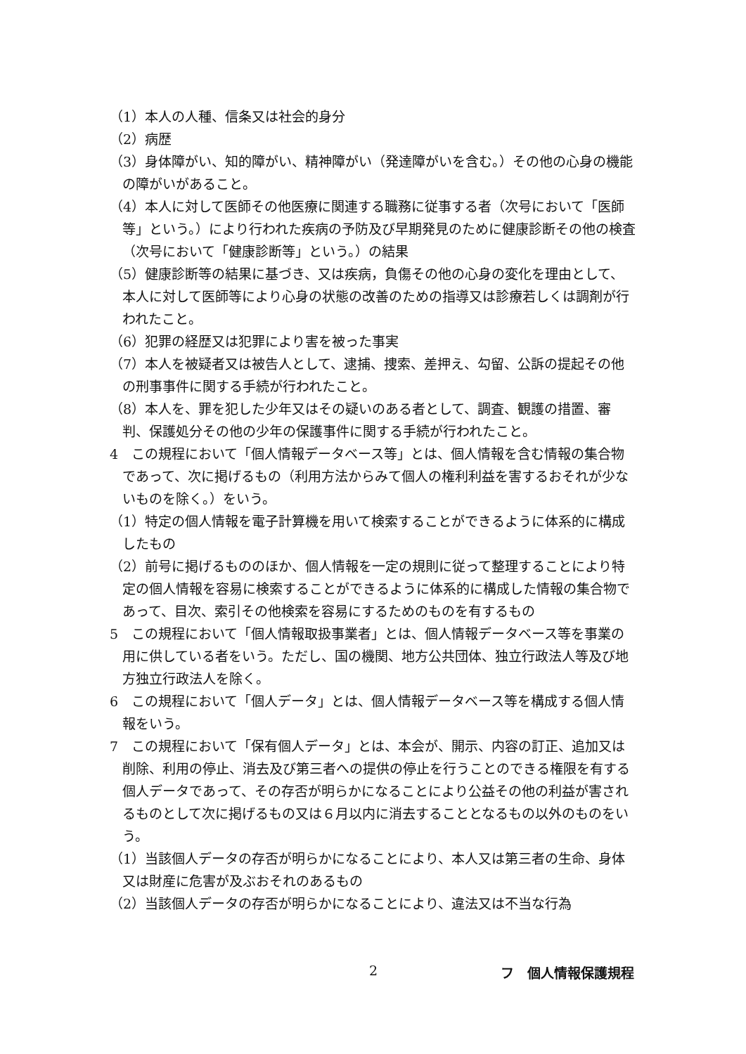（1）本人の人種、信条又は社会的身分
（2）病歴
（3）身体障がい、知的障がい、精神障がい（発達障がいを含む。）その他の心身の機能の障がいがあること。
（4）本人に対して医師その他医療に関連する職務に従事する者（次号において「医師等」という。）により行われた疾病の予防及び早期発見のために健康診断その他の検査（次号において「健康診断等」という。）の結果
（5）健康診断等の結果に基づき、又は疾病，負傷その他の心身の変化を理由として、本人に対して医師等により心身の状態の改善のための指導又は診療若しくは調剤が行われたこと。
（6）犯罪の経歴又は犯罪により害を被った事実
（7）本人を被疑者又は被告人として、逮捕、捜索、差押え、勾留、公訴の提起その他の刑事事件に関する手続が行われたこと。
（8）本人を、罪を犯した少年又はその疑いのある者として、調査、観護の措置、審判、保護処分その他の少年の保護事件に関する手続が行われたこと。
4　この規程において「個人情報データベース等」とは、個人情報を含む情報の集合物であって、次に掲げるもの（利用方法からみて個人の権利利益を害するおそれが少ないものを除く。）をいう。
（1）特定の個人情報を電子計算機を用いて検索することができるように体系的に構成したもの
（2）前号に掲げるもののほか、個人情報を一定の規則に従って整理することにより特定の個人情報を容易に検索することができるように体系的に構成した情報の集合物であって、目次、索引その他検索を容易にするためのものを有するもの
5　この規程において「個人情報取扱事業者」とは、個人情報データベース等を事業の用に供している者をいう。ただし、国の機関、地方公共団体、独立行政法人等及び地方独立行政法人を除く。
6　この規程において「個人データ」とは、個人情報データベース等を構成する個人情報をいう。
7　この規程において「保有個人データ」とは、本会が、開示、内容の訂正、追加又は削除、利用の停止、消去及び第三者への提供の停止を行うことのできる権限を有する個人データであって、その存否が明らかになることにより公益その他の利益が害されるものとして次に掲げるもの又は６月以内に消去することとなるもの以外のものをいう。
（1）当該個人データの存否が明らかになることにより、本人又は第三者の生命、身体又は財産に危害が及ぶおそれのあるもの
（2）当該個人データの存否が明らかになることにより、違法又は不当な行為
2 フ　個人情報保護規程